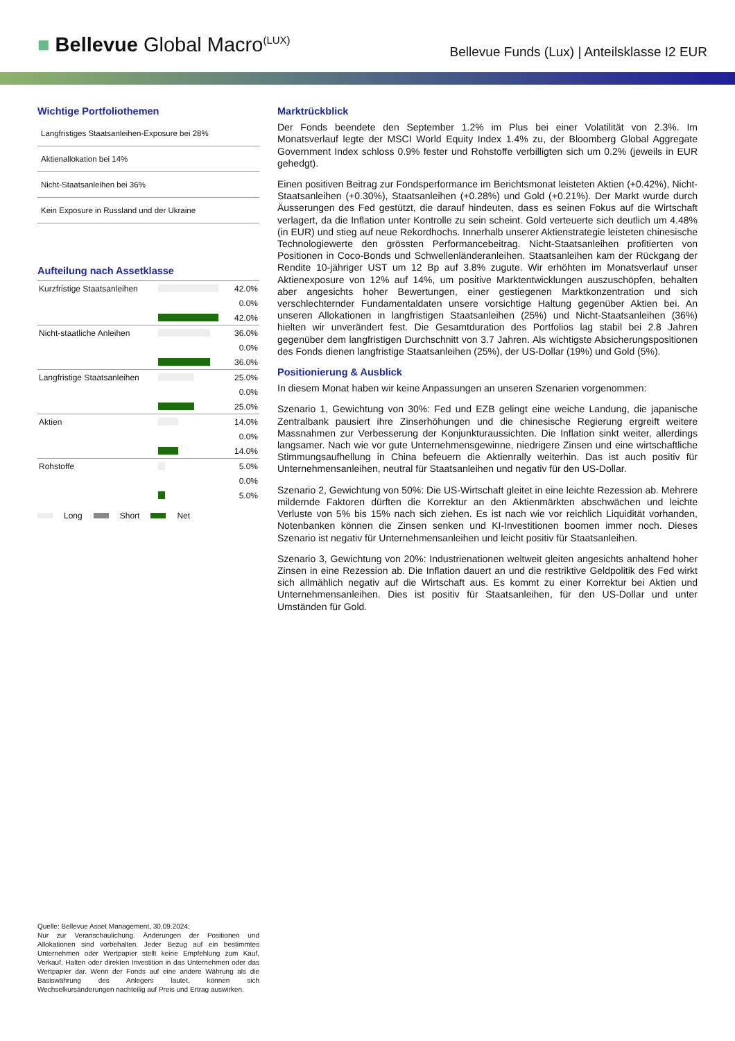■ Bellevue Global Macro<sup>(LUX)</sup>
Bellevue Funds (Lux) | Anteilsklasse I2 EUR
Wichtige Portfoliothemen
Langfristiges Staatsanleihen-Exposure bei 28%
Aktienallokation bei 14%
Nicht-Staatsanleihen bei 36%
Kein Exposure in Russland und der Ukraine
Aufteilung nach Assetklasse
| Kurzfristige Staatsanleihen | | 42.0% |
| | | 0.0% |
| | | 42.0% |
| Nicht-staatliche Anleihen | | 36.0% |
| | | 0.0% |
| | | 36.0% |
| Langfristige Staatsanleihen | | 25.0% |
| | | 0.0% |
| | | 25.0% |
| Aktien | | 14.0% |
| | | 0.0% |
| | | 14.0% |
| Rohstoffe | | 5.0% |
| | | 0.0% |
| | | 5.0% |
Long Short Net
Marktrückblick
Der Fonds beendete den September 1.2% im Plus bei einer Volatilität von 2.3%. Im Monatsverlauf legte der MSCI World Equity Index 1.4% zu, der Bloomberg Global Aggregate Government Index schloss 0.9% fester und Rohstoffe verbilligten sich um 0.2% (jeweils in EUR gehedgt).
Einen positiven Beitrag zur Fondsperformance im Berichtsmonat leisteten Aktien (+0.42%), Nicht-Staatsanleihen (+0.30%), Staatsanleihen (+0.28%) und Gold (+0.21%). Der Markt wurde durch Äusserungen des Fed gestützt, die darauf hindeuten, dass es seinen Fokus auf die Wirtschaft verlagert, da die Inflation unter Kontrolle zu sein scheint. Gold verteuerte sich deutlich um 4.48% (in EUR) und stieg auf neue Rekordhochs. Innerhalb unserer Aktienstrategie leisteten chinesische Technologiewerte den grössten Performancebeitrag. Nicht-Staatsanleihen profitierten von Positionen in Coco-Bonds und Schwellenländeranleihen. Staatsanleihen kam der Rückgang der Rendite 10-jähriger UST um 12 Bp auf 3.8% zugute. Wir erhöhten im Monatsverlauf unser Aktienexposure von 12% auf 14%, um positive Marktentwicklungen auszuschöpfen, behalten aber angesichts hoher Bewertungen, einer gestiegenen Marktkonzentration und sich verschlechternder Fundamentaldaten unsere vorsichtige Haltung gegenüber Aktien bei. An unseren Allokationen in langfristigen Staatsanleihen (25%) und Nicht-Staatsanleihen (36%) hielten wir unverändert fest. Die Gesamtduration des Portfolios lag stabil bei 2.8 Jahren gegenüber dem langfristigen Durchschnitt von 3.7 Jahren. Als wichtigste Absicherungspositionen des Fonds dienen langfristige Staatsanleihen (25%), der US-Dollar (19%) und Gold (5%).
Positionierung & Ausblick
In diesem Monat haben wir keine Anpassungen an unseren Szenarien vorgenommen:
Szenario 1, Gewichtung von 30%: Fed und EZB gelingt eine weiche Landung, die japanische Zentralbank pausiert ihre Zinserhöhungen und die chinesische Regierung ergreift weitere Massnahmen zur Verbesserung der Konjunkturaussichten. Die Inflation sinkt weiter, allerdings langsamer. Nach wie vor gute Unternehmensgewinne, niedrigere Zinsen und eine wirtschaftliche Stimmungsaufhellung in China befeuern die Aktienrally weiterhin. Das ist auch positiv für Unternehmensanleihen, neutral für Staatsanleihen und negativ für den US-Dollar.
Szenario 2, Gewichtung von 50%: Die US-Wirtschaft gleitet in eine leichte Rezession ab. Mehrere mildernde Faktoren dürften die Korrektur an den Aktienmärkten abschwächen und leichte Verluste von 5% bis 15% nach sich ziehen. Es ist nach wie vor reichlich Liquidität vorhanden, Notenbanken können die Zinsen senken und KI-Investitionen boomen immer noch. Dieses Szenario ist negativ für Unternehmensanleihen und leicht positiv für Staatsanleihen.
Szenario 3, Gewichtung von 20%: Industrienationen weltweit gleiten angesichts anhaltend hoher Zinsen in eine Rezession ab. Die Inflation dauert an und die restriktive Geldpolitik des Fed wirkt sich allmählich negativ auf die Wirtschaft aus. Es kommt zu einer Korrektur bei Aktien und Unternehmensanleihen. Dies ist positiv für Staatsanleihen, für den US-Dollar und unter Umständen für Gold.
Quelle: Bellevue Asset Management, 30.09.2024;
Nur zur Veranschaulichung. Änderungen der Positionen und Allokationen sind vorbehalten. Jeder Bezug auf ein bestimmtes Unternehmen oder Wertpapier stellt keine Empfehlung zum Kauf, Verkauf, Halten oder direkten Investition in das Unternehmen oder das Wertpapier dar. Wenn der Fonds auf eine andere Währung als die Basiswährung des Anlegers lautet, können sich Wechselkursänderungen nachteilig auf Preis und Ertrag auswirken.